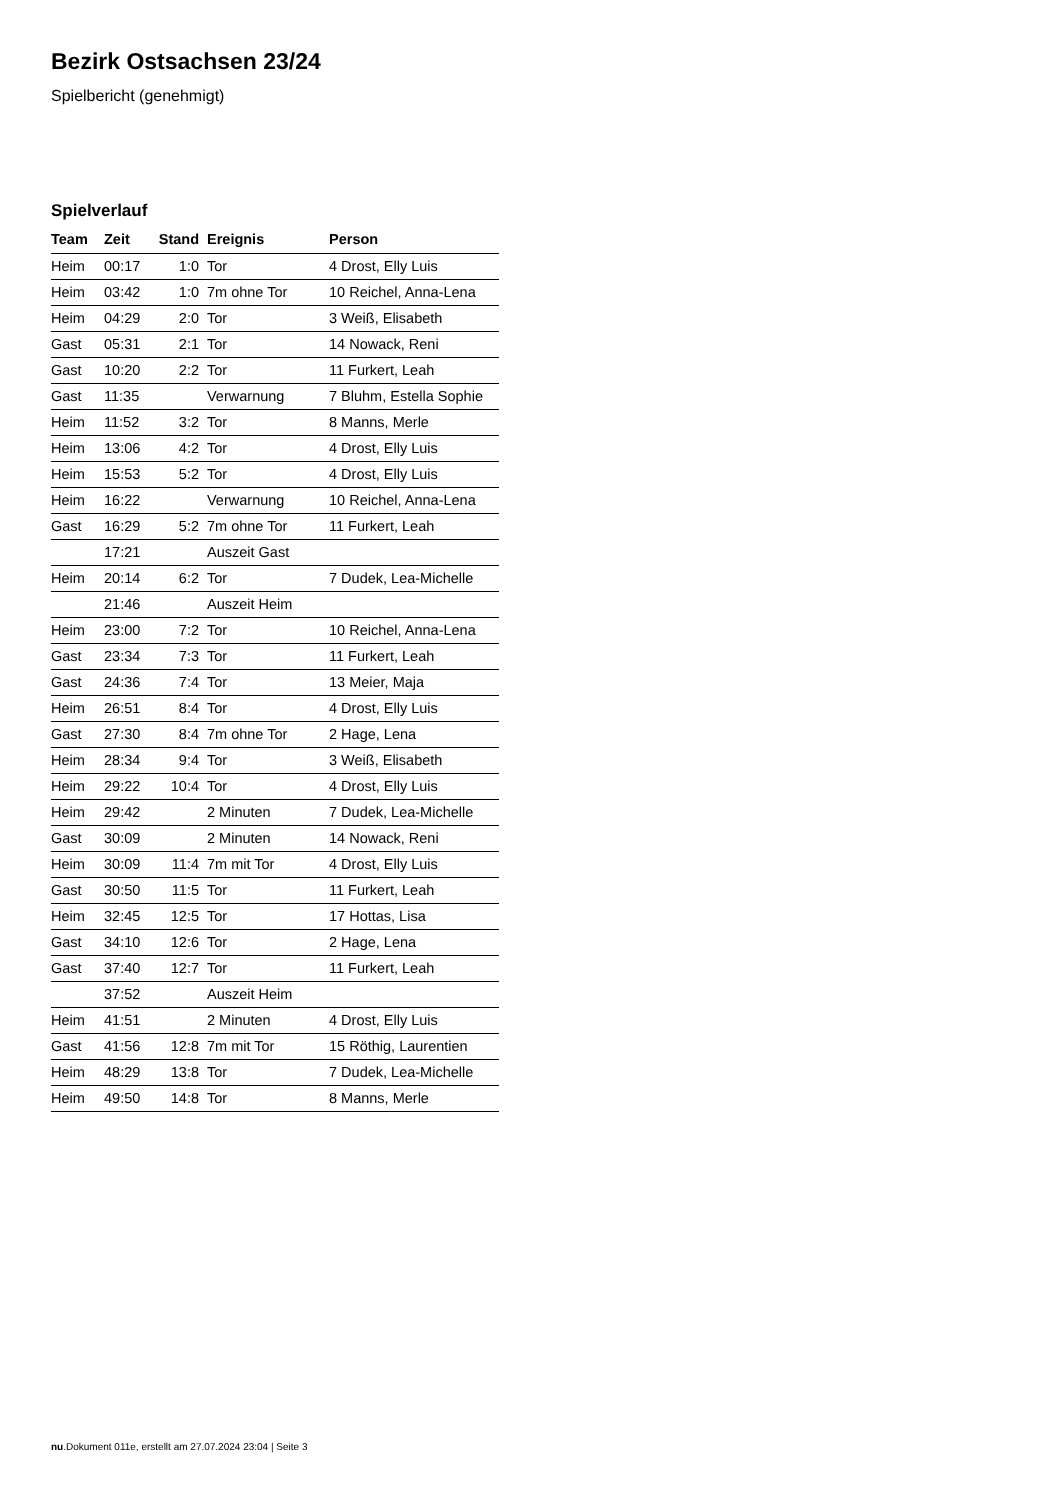Bezirk Ostsachsen 23/24
Spielbericht (genehmigt)
Spielverlauf
| Team | Zeit | Stand | Ereignis | Person |
| --- | --- | --- | --- | --- |
| Heim | 00:17 | 1:0 | Tor | 4 Drost, Elly Luis |
| Heim | 03:42 | 1:0 | 7m ohne Tor | 10 Reichel, Anna-Lena |
| Heim | 04:29 | 2:0 | Tor | 3 Weiß, Elisabeth |
| Gast | 05:31 | 2:1 | Tor | 14 Nowack, Reni |
| Gast | 10:20 | 2:2 | Tor | 11 Furkert, Leah |
| Gast | 11:35 | | Verwarnung | 7 Bluhm, Estella Sophie |
| Heim | 11:52 | 3:2 | Tor | 8 Manns, Merle |
| Heim | 13:06 | 4:2 | Tor | 4 Drost, Elly Luis |
| Heim | 15:53 | 5:2 | Tor | 4 Drost, Elly Luis |
| Heim | 16:22 | | Verwarnung | 10 Reichel, Anna-Lena |
| Gast | 16:29 | 5:2 | 7m ohne Tor | 11 Furkert, Leah |
| | 17:21 | | Auszeit Gast | |
| Heim | 20:14 | 6:2 | Tor | 7 Dudek, Lea-Michelle |
| | 21:46 | | Auszeit Heim | |
| Heim | 23:00 | 7:2 | Tor | 10 Reichel, Anna-Lena |
| Gast | 23:34 | 7:3 | Tor | 11 Furkert, Leah |
| Gast | 24:36 | 7:4 | Tor | 13 Meier, Maja |
| Heim | 26:51 | 8:4 | Tor | 4 Drost, Elly Luis |
| Gast | 27:30 | 8:4 | 7m ohne Tor | 2 Hage, Lena |
| Heim | 28:34 | 9:4 | Tor | 3 Weiß, Elisabeth |
| Heim | 29:22 | 10:4 | Tor | 4 Drost, Elly Luis |
| Heim | 29:42 | | 2 Minuten | 7 Dudek, Lea-Michelle |
| Gast | 30:09 | | 2 Minuten | 14 Nowack, Reni |
| Heim | 30:09 | 11:4 | 7m mit Tor | 4 Drost, Elly Luis |
| Gast | 30:50 | 11:5 | Tor | 11 Furkert, Leah |
| Heim | 32:45 | 12:5 | Tor | 17 Hottas, Lisa |
| Gast | 34:10 | 12:6 | Tor | 2 Hage, Lena |
| Gast | 37:40 | 12:7 | Tor | 11 Furkert, Leah |
| | 37:52 | | Auszeit Heim | |
| Heim | 41:51 | | 2 Minuten | 4 Drost, Elly Luis |
| Gast | 41:56 | 12:8 | 7m mit Tor | 15 Röthig, Laurentien |
| Heim | 48:29 | 13:8 | Tor | 7 Dudek, Lea-Michelle |
| Heim | 49:50 | 14:8 | Tor | 8 Manns, Merle |
nu.Dokument 011e, erstellt am 27.07.2024 23:04 | Seite 3